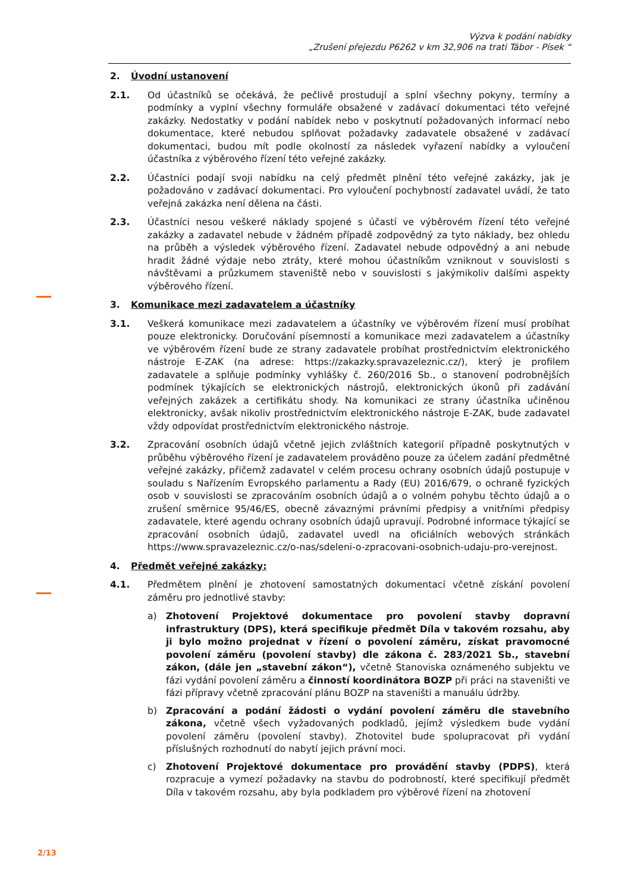Výzva k podání nabídky
„Zrušení přejezdu P6262 v km 32,906 na trati Tábor - Písek “
2. Úvodní ustanovení
2.1. Od účastníků se očekává, že pečlivě prostudují a splní všechny pokyny, termíny a podmínky a vyplní všechny formuláře obsažené v zadávací dokumentaci této veřejné zakázky. Nedostatky v podání nabídek nebo v poskytnutí požadovaných informací nebo dokumentace, které nebudou splňovat požadavky zadavatele obsažené v zadávací dokumentaci, budou mít podle okolností za následek vyřazení nabídky a vyloučení účastníka z výběrového řízení této veřejné zakázky.
2.2. Účastníci podají svoji nabídku na celý předmět plnění této veřejné zakázky, jak je požadováno v zadávací dokumentaci. Pro vyloučení pochybností zadavatel uvádí, že tato veřejná zakázka není dělena na části.
2.3. Účastníci nesou veškeré náklady spojené s účastí ve výběrovém řízení této veřejné zakázky a zadavatel nebude v žádném případě zodpovědný za tyto náklady, bez ohledu na průběh a výsledek výběrového řízení. Zadavatel nebude odpovědný a ani nebude hradit žádné výdaje nebo ztráty, které mohou účastníkům vzniknout v souvislosti s návštěvami a průzkumem staveniště nebo v souvislosti s jakýmikoliv dalšími aspekty výběrového řízení.
3. Komunikace mezi zadavatelem a účastníky
3.1. Veškerá komunikace mezi zadavatelem a účastníky ve výběrovém řízení musí probíhat pouze elektronicky. Doručování písemností a komunikace mezi zadavatelem a účastníky ve výběrovém řízení bude ze strany zadavatele probíhat prostřednictvím elektronického nástroje E-ZAK (na adrese: https://zakazky.spravazeleznic.cz/), který je profilem zadavatele a splňuje podmínky vyhlášky č. 260/2016 Sb., o stanovení podrobnějších podmínek týkajících se elektronických nástrojů, elektronických úkonů při zadávání veřejných zakázek a certifikátu shody. Na komunikaci ze strany účastníka učiněnou elektronicky, avšak nikoliv prostřednictvím elektronického nástroje E-ZAK, bude zadavatel vždy odpovídat prostřednictvím elektronického nástroje.
3.2. Zpracování osobních údajů včetně jejich zvláštních kategorií případně poskytnutých v průběhu výběrového řízení je zadavatelem prováděno pouze za účelem zadání předmětné veřejné zakázky, přičemž zadavatel v celém procesu ochrany osobních údajů postupuje v souladu s Nařízením Evropského parlamentu a Rady (EU) 2016/679, o ochraně fyzických osob v souvislosti se zpracováním osobních údajů a o volném pohybu těchto údajů a o zrušení směrnice 95/46/ES, obecně závaznými právními předpisy a vnitřními předpisy zadavatele, které agendu ochrany osobních údajů upravují. Podrobné informace týkající se zpracování osobních údajů, zadavatel uvedl na oficiálních webových stránkách https://www.spravazeleznic.cz/o-nas/sdeleni-o-zpracovani-osobnich-udaju-pro-verejnost.
4. Předmět veřejné zakázky:
4.1. Předmětem plnění je zhotovení samostatných dokumentací včetně získání povolení záměru pro jednotlivé stavby:
a) Zhotovení Projektové dokumentace pro povolení stavby dopravní infrastruktury (DPS), která specifikuje předmět Díla v takovém rozsahu, aby ji bylo možno projednat v řízení o povolení záměru, získat pravomocné povolení záměru (povolení stavby) dle zákona č. 283/2021 Sb., stavební zákon, (dále jen „stavební zákon“), včetně Stanoviska oznámeného subjektu ve fázi vydání povolení záměru a činností koordinátora BOZP při práci na staveništi ve fázi přípravy včetně zpracování plánu BOZP na staveništi a manuálu údržby.
b) Zpracování a podání žádosti o vydání povolení záměru dle stavebního zákona, včetně všech vyžadovaných podkladů, jejímž výsledkem bude vydání povolení záměru (povolení stavby). Zhotovitel bude spolupracovat při vydání příslušných rozhodnutí do nabytí jejich právní moci.
c) Zhotovení Projektové dokumentace pro provádění stavby (PDPS), která rozpracuje a vymezí požadavky na stavbu do podrobností, které specifikují předmět Díla v takovém rozsahu, aby byla podkladem pro výběrové řízení na zhotovení
2/13